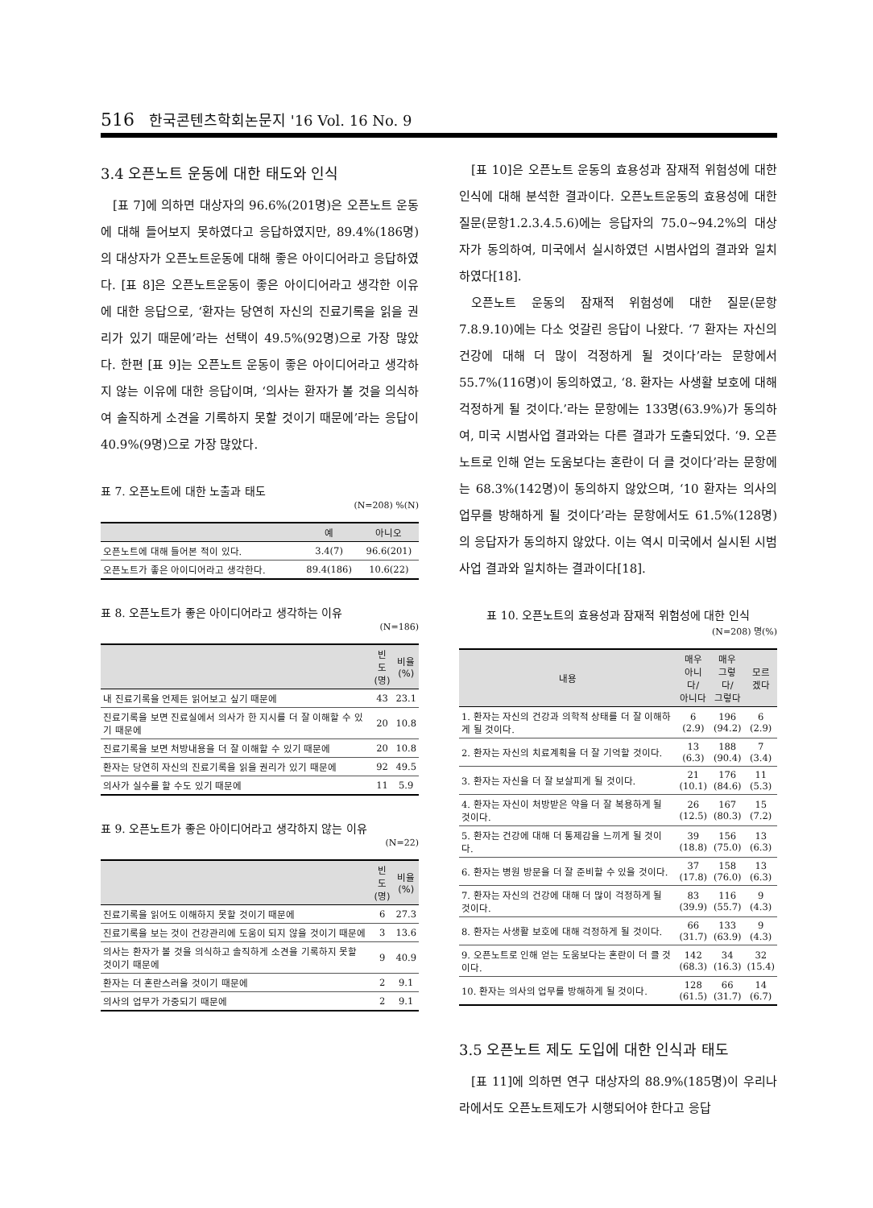516 한국콘텐츠학회논문지 '16 Vol. 16 No. 9
3.4 오픈노트 운동에 대한 태도와 인식
[표 7]에 의하면 대상자의 96.6%(201명)은 오픈노트 운동에 대해 들어보지 못하였다고 응답하였지만, 89.4%(186명)의 대상자가 오픈노트운동에 대해 좋은 아이디어라고 응답하였다. [표 8]은 오픈노트운동이 좋은 아이디어라고 생각한 이유에 대한 응답으로, ‘환자는 당연히 자신의 진료기록을 읽을 권리가 있기 때문에’라는 선택이 49.5%(92명)으로 가장 많았다. 한편 [표 9]는 오픈노트 운동이 좋은 아이디어라고 생각하지 않는 이유에 대한 응답이며, ‘의사는 환자가 볼 것을 의식하여 솔직하게 소견을 기록하지 못할 것이기 때문에’라는 응답이 40.9%(9명)으로 가장 많았다.
표 7. 오픈노트에 대한 노출과 태도
(N=208) %(N)
| | 예 | 아니오 |
| --- | --- | --- |
| 오픈노트에 대해 들어본 적이 있다. | 3.4(7) | 96.6(201) |
| 오픈노트가 좋은 아이디어라고 생각한다. | 89.4(186) | 10.6(22) |
표 8. 오픈노트가 좋은 아이디어라고 생각하는 이유
(N=186)
| | 빈도 (명) | 비율 (%) |
| --- | --- | --- |
| 내 진료기록을 언제든 읽어보고 싶기 때문에 | 43 | 23.1 |
| 진료기록을 보면 진료실에서 의사가 한 지시를 더 잘 이해할 수 있기 때문에 | 20 | 10.8 |
| 진료기록을 보면 처방내용을 더 잘 이해할 수 있기 때문에 | 20 | 10.8 |
| 환자는 당연히 자신의 진료기록을 읽을 권리가 있기 때문에 | 92 | 49.5 |
| 의사가 실수를 할 수도 있기 때문에 | 11 | 5.9 |
표 9. 오픈노트가 좋은 아이디어라고 생각하지 않는 이유
(N=22)
| | 빈도 (명) | 비율 (%) |
| --- | --- | --- |
| 진료기록을 읽어도 이해하지 못할 것이기 때문에 | 6 | 27.3 |
| 진료기록을 보는 것이 건강관리에 도움이 되지 않을 것이기 때문에 | 3 | 13.6 |
| 의사는 환자가 볼 것을 의식하고 솔직하게 소견을 기록하지 못할 것이기 때문에 | 9 | 40.9 |
| 환자는 더 혼란스러울 것이기 때문에 | 2 | 9.1 |
| 의사의 업무가 가중되기 때문에 | 2 | 9.1 |
[표 10]은 오픈노트 운동의 효용성과 잠재적 위험성에 대한 인식에 대해 분석한 결과이다. 오픈노트운동의 효용성에 대한 질문(문항1.2.3.4.5.6)에는 응답자의 75.0~94.2%의 대상자가 동의하여, 미국에서 실시하였던 시범사업의 결과와 일치하였다[18].
오픈노트 운동의 잠재적 위험성에 대한 질문(문항 7.8.9.10)에는 다소 엇갈린 응답이 나왔다. ‘7 환자는 자신의 건강에 대해 더 많이 걱정하게 될 것이다’라는 문항에서 55.7%(116명)이 동의하였고, ‘8. 환자는 사생활 보호에 대해 걱정하게 될 것이다.’라는 문항에는 133명(63.9%)가 동의하여, 미국 시범사업 결과와는 다른 결과가 도출되었다. ‘9. 오픈노트로 인해 얻는 도움보다는 혼란이 더 클 것이다’라는 문항에는 68.3%(142명)이 동의하지 않았으며, ‘10 환자는 의사의 업무를 방해하게 될 것이다’라는 문항에서도 61.5%(128명)의 응답자가 동의하지 않았다. 이는 역시 미국에서 실시된 시범사업 결과와 일치하는 결과이다[18].
표 10. 오픈노트의 효용성과 잠재적 위험성에 대한 인식
(N=208) 명(%)
| 내용 | 매우 아니다/ 아니다 | 매우 그렇다/ 그렇다 | 모르 겠다 |
| --- | --- | --- | --- |
| 1. 환자는 자신의 건강과 의학적 상태를 더 잘 이해하게 될 것이다. | 6 (2.9) | 196 (94.2) | 6 (2.9) |
| 2. 환자는 자신의 치료계획을 더 잘 기억할 것이다. | 13 (6.3) | 188 (90.4) | 7 (3.4) |
| 3. 환자는 자신을 더 잘 보살피게 될 것이다. | 21 (10.1) | 176 (84.6) | 11 (5.3) |
| 4. 환자는 자신이 처방받은 약을 더 잘 복용하게 될 것이다. | 26 (12.5) | 167 (80.3) | 15 (7.2) |
| 5. 환자는 건강에 대해 더 통제감을 느끼게 될 것이다. | 39 (18.8) | 156 (75.0) | 13 (6.3) |
| 6. 환자는 병원 방문을 더 잘 준비할 수 있을 것이다. | 37 (17.8) | 158 (76.0) | 13 (6.3) |
| 7. 환자는 자신의 건강에 대해 더 많이 걱정하게 될 것이다. | 83 (39.9) | 116 (55.7) | 9 (4.3) |
| 8. 환자는 사생활 보호에 대해 걱정하게 될 것이다. | 66 (31.7) | 133 (63.9) | 9 (4.3) |
| 9. 오픈노트로 인해 얻는 도움보다는 혼란이 더 클 것이다. | 142 (68.3) | 34 (16.3) | 32 (15.4) |
| 10. 환자는 의사의 업무를 방해하게 될 것이다. | 128 (61.5) | 66 (31.7) | 14 (6.7) |
3.5 오픈노트 제도 도입에 대한 인식과 태도
[표 11]에 의하면 연구 대상자의 88.9%(185명)이 우리나라에서도 오픈노트제도가 시행되어야 한다고 응답